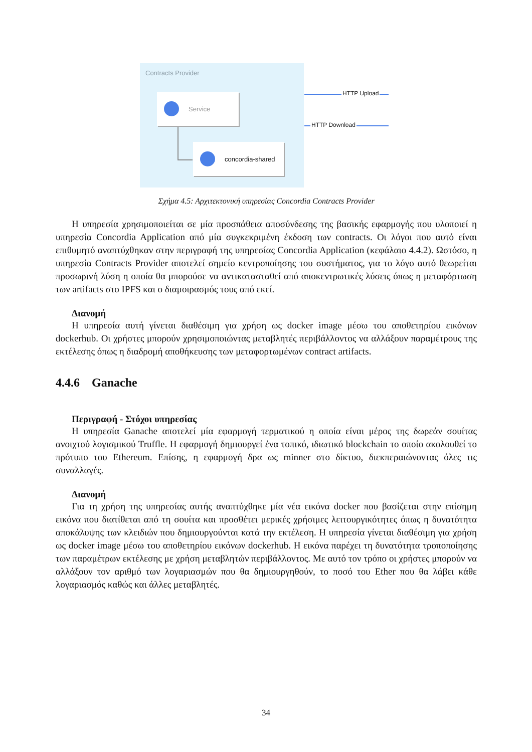Contracts Provider
Service
concordia-shared
HTTP Upload
HTTP Download
Σχήμα 4.5: Αρχιτεκτονική υπηρεσίας Concordia Contracts Provider
Η υπηρεσία χρησιμοποιείται σε μία προσπάθεια αποσύνδεσης της βασικής εφαρμογής που υλοποιεί η υπηρεσία Concordia Application από μία συγκεκριμένη έκδοση των contracts. Οι λόγοι που αυτό είναι επιθυμητό αναπτύχθηκαν στην περιγραφή της υπηρεσίας Concordia Application (κεφάλαιο 4.4.2). Ωστόσο, η υπηρεσία Contracts Provider αποτελεί σημείο κεντροποίησης του συστήματος, για το λόγο αυτό θεωρείται προσωρινή λύση η οποία θα μπορούσε να αντικατασταθεί από αποκεντρωτικές λύσεις όπως η μεταφόρτωση των artifacts στο IPFS και ο διαμοιρασμός τους από εκεί.
Διανομή
Η υπηρεσία αυτή γίνεται διαθέσιμη για χρήση ως docker image μέσω του αποθετηρίου εικόνων dockerhub. Οι χρήστες μπορούν χρησιμοποιώντας μεταβλητές περιβάλλοντος να αλλάξουν παραμέτρους της εκτέλεσης όπως η διαδρομή αποθήκευσης των μεταφορτωμένων contract artifacts.
4.4.6 Ganache
Περιγραφή - Στόχοι υπηρεσίας
Η υπηρεσία Ganache αποτελεί μία εφαρμογή τερματικού η οποία είναι μέρος της δωρεάν σουίτας ανοιχτού λογισμικού Truffle. Η εφαρμογή δημιουργεί ένα τοπικό, ιδιωτικό blockchain το οποίο ακολουθεί το πρότυπο του Ethereum. Επίσης, η εφαρμογή δρα ως minner στο δίκτυο, διεκπεραιώνοντας όλες τις συναλλαγές.
Διανομή
Για τη χρήση της υπηρεσίας αυτής αναπτύχθηκε μία νέα εικόνα docker που βασίζεται στην επίσημη εικόνα που διατίθεται από τη σουίτα και προσθέτει μερικές χρήσιμες λειτουργικότητες όπως η δυνατότητα αποκάλυψης των κλειδιών που δημιουργούνται κατά την εκτέλεση. Η υπηρεσία γίνεται διαθέσιμη για χρήση ως docker image μέσω του αποθετηρίου εικόνων dockerhub. Η εικόνα παρέχει τη δυνατότητα τροποποίησης των παραμέτρων εκτέλεσης με χρήση μεταβλητών περιβάλλοντος. Με αυτό τον τρόπο οι χρήστες μπορούν να αλλάξουν τον αριθμό των λογαριασμών που θα δημιουργηθούν, το ποσό του Ether που θα λάβει κάθε λογαριασμός καθώς και άλλες μεταβλητές.
34